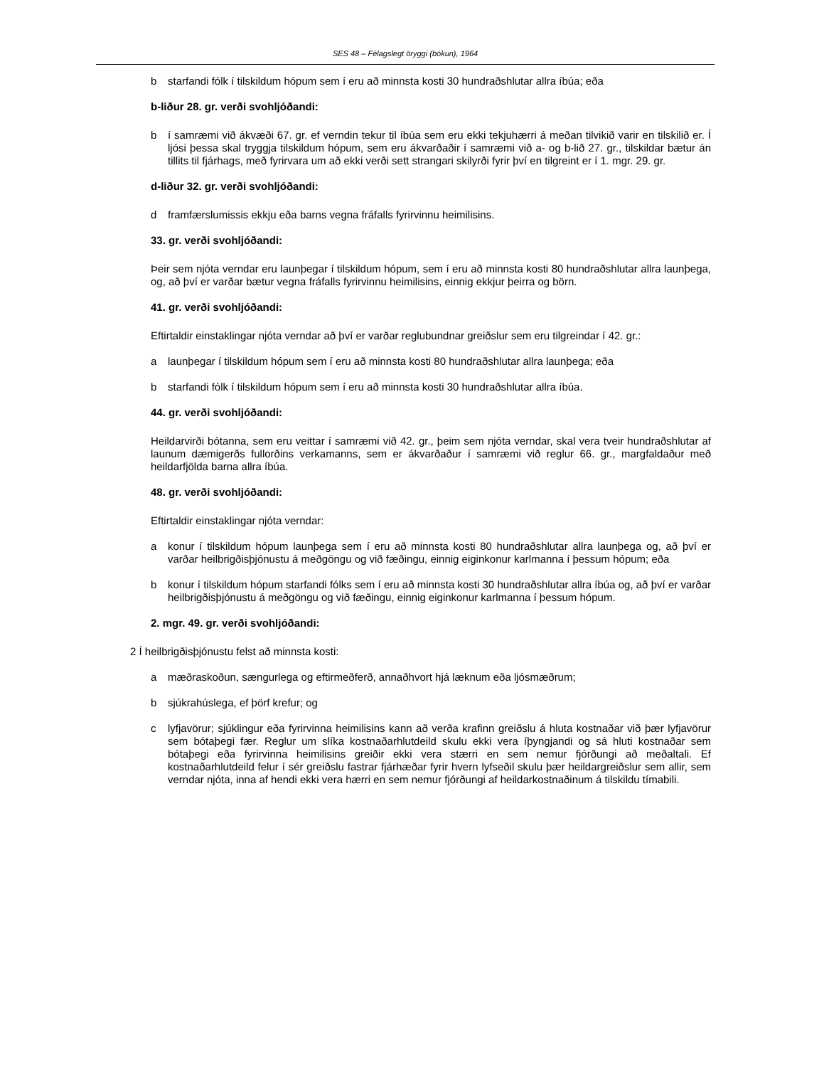SES 48 – Félagslegt öryggi (bókun), 1964
b starfandi fólk í tilskildum hópum sem í eru að minnsta kosti 30 hundraðshlutar allra íbúa; eða
b-liður 28. gr. verði svohljóðandi:
b í samræmi við ákvæði 67. gr. ef verndin tekur til íbúa sem eru ekki tekjuhærri á meðan tilvikið varir en tilskilið er. Í ljósi þessa skal tryggja tilskildum hópum, sem eru ákvarðaðir í samræmi við a- og b-lið 27. gr., tilskildar bætur án tillits til fjárhags, með fyrirvara um að ekki verði sett strangari skilyrði fyrir því en tilgreint er í 1. mgr. 29. gr.
d-liður 32. gr. verði svohljóðandi:
d framfærslumissis ekkju eða barns vegna fráfalls fyrirvinnu heimilisins.
33. gr. verði svohljóðandi:
Þeir sem njóta verndar eru launþegar í tilskildum hópum, sem í eru að minnsta kosti 80 hundraðshlutar allra launþega, og, að því er varðar bætur vegna fráfalls fyrirvinnu heimilisins, einnig ekkjur þeirra og börn.
41. gr. verði svohljóðandi:
Eftirtaldir einstaklingar njóta verndar að því er varðar reglubundnar greiðslur sem eru tilgreindar í 42. gr.:
a launþegar í tilskildum hópum sem í eru að minnsta kosti 80 hundraðshlutar allra launþega; eða
b starfandi fólk í tilskildum hópum sem í eru að minnsta kosti 30 hundraðshlutar allra íbúa.
44. gr. verði svohljóðandi:
Heildarvirði bótanna, sem eru veittar í samræmi við 42. gr., þeim sem njóta verndar, skal vera tveir hundraðshlutar af launum dæmigerðs fullorðins verkamanns, sem er ákvarðaður í samræmi við reglur 66. gr., margfaldaður með heildarfjölda barna allra íbúa.
48. gr. verði svohljóðandi:
Eftirtaldir einstaklingar njóta verndar:
a konur í tilskildum hópum launþega sem í eru að minnsta kosti 80 hundraðshlutar allra launþega og, að því er varðar heilbrigðisþjónustu á meðgöngu og við fæðingu, einnig eiginkonur karlmanna í þessum hópum; eða
b konur í tilskildum hópum starfandi fólks sem í eru að minnsta kosti 30 hundraðshlutar allra íbúa og, að því er varðar heilbrigðisþjónustu á meðgöngu og við fæðingu, einnig eiginkonur karlmanna í þessum hópum.
2. mgr. 49. gr. verði svohljóðandi:
2 Í heilbrigðisþjónustu felst að minnsta kosti:
a mæðraskoðun, sængurlega og eftirmeðferð, annaðhvort hjá læknum eða ljósmæðrum;
b sjúkrahúslega, ef þörf krefur; og
c lyfjavörur; sjúklingur eða fyrirvinna heimilisins kann að verða krafinn greiðslu á hluta kostnaðar við þær lyfjavörur sem bótaþegi fær. Reglur um slíka kostnaðarhlutdeild skulu ekki vera íþyngjandi og sá hluti kostnaðar sem bótaþegi eða fyrirvinna heimilisins greiðir ekki vera stærri en sem nemur fjórðungi að meðaltali. Ef kostnaðarhlutdeild felur í sér greiðslu fastrar fjárhæðar fyrir hvern lyfseðil skulu þær heildargreiðslur sem allir, sem verndar njóta, inna af hendi ekki vera hærri en sem nemur fjórðungi af heildarkostnaðinum á tilskildu tímabili.